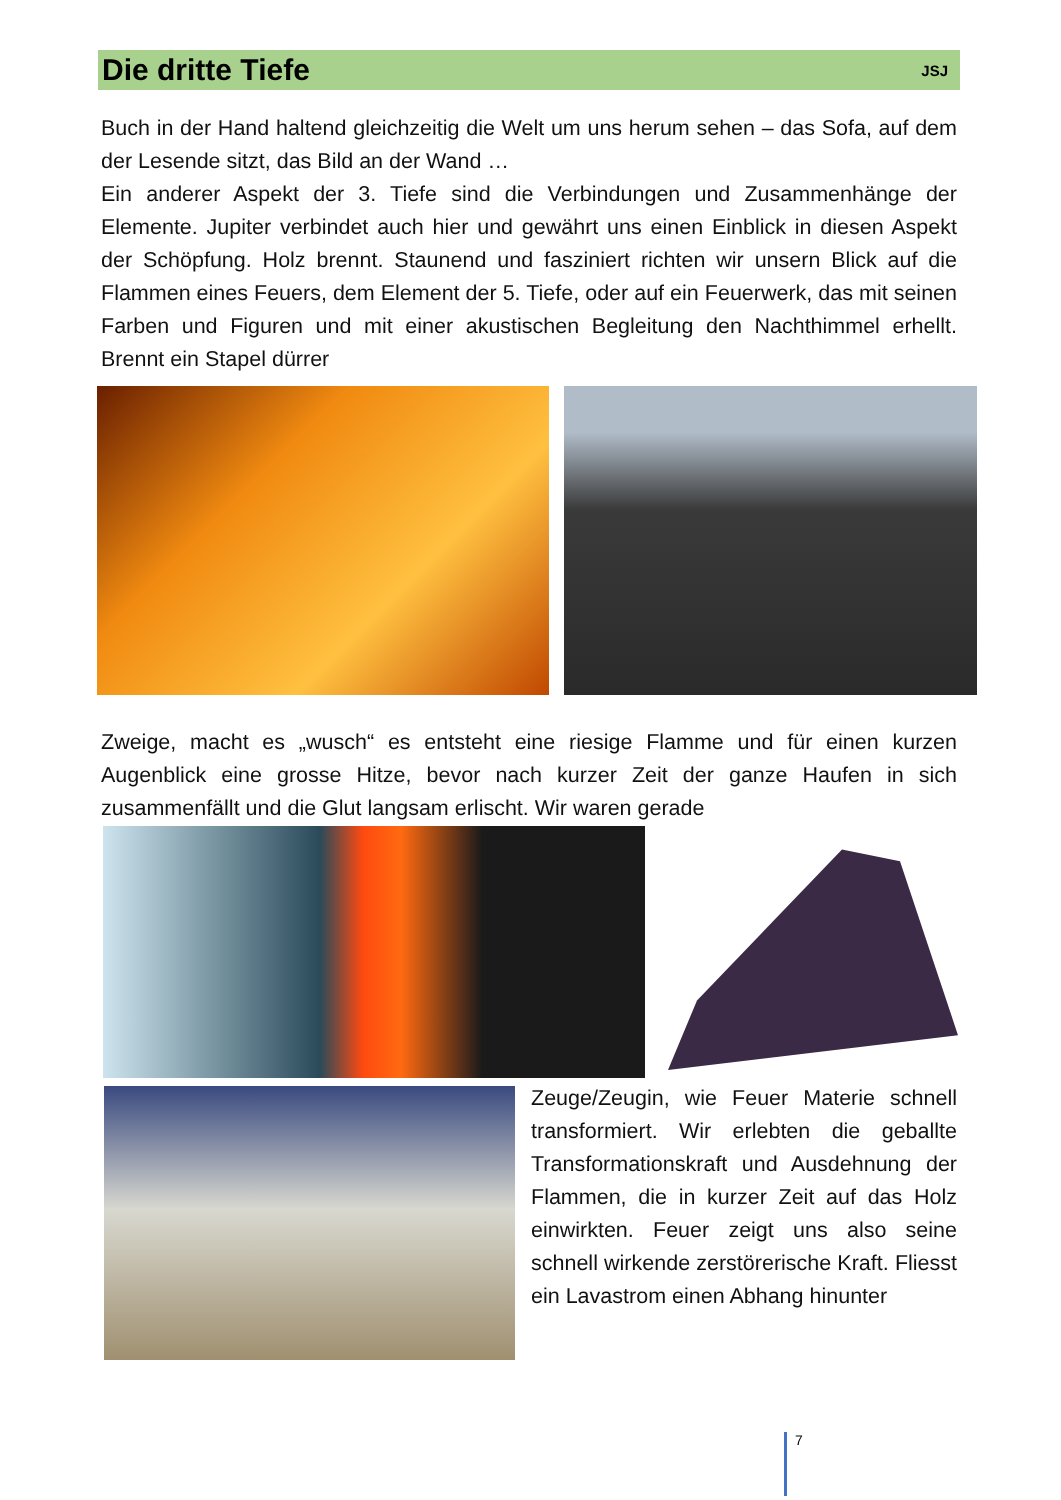Die dritte Tiefe
JSJ
Buch in der Hand haltend gleichzeitig die Welt um uns herum sehen – das Sofa, auf dem der Lesende sitzt, das Bild an der Wand …
Ein anderer Aspekt der 3. Tiefe sind die Verbindungen und Zusammenhänge der Elemente. Jupiter verbindet auch hier und gewährt uns einen Einblick in diesen Aspekt der Schöpfung. Holz brennt. Staunend und fasziniert richten wir unsern Blick auf die Flammen eines Feuers, dem Element der 5. Tiefe, oder auf ein Feuerwerk, das mit seinen Farben und Figuren und mit einer akustischen Begleitung den Nachthimmel erhellt. Brennt ein Stapel dürrer
Zweige, macht es „wusch“ es entsteht eine riesige Flamme und für einen kurzen Augenblick eine grosse Hitze, bevor nach kurzer Zeit der ganze Haufen in sich zusammenfällt und die Glut langsam erlischt. Wir waren gerade
Zeuge/Zeugin, wie Feuer Materie schnell transformiert. Wir erlebten die geballte Transformationskraft und Ausdehnung der Flammen, die in kurzer Zeit auf das Holz einwirkten. Feuer zeigt uns also seine schnell wirkende zerstörerische Kraft. Fliesst ein Lavastrom einen Abhang hinunter
7